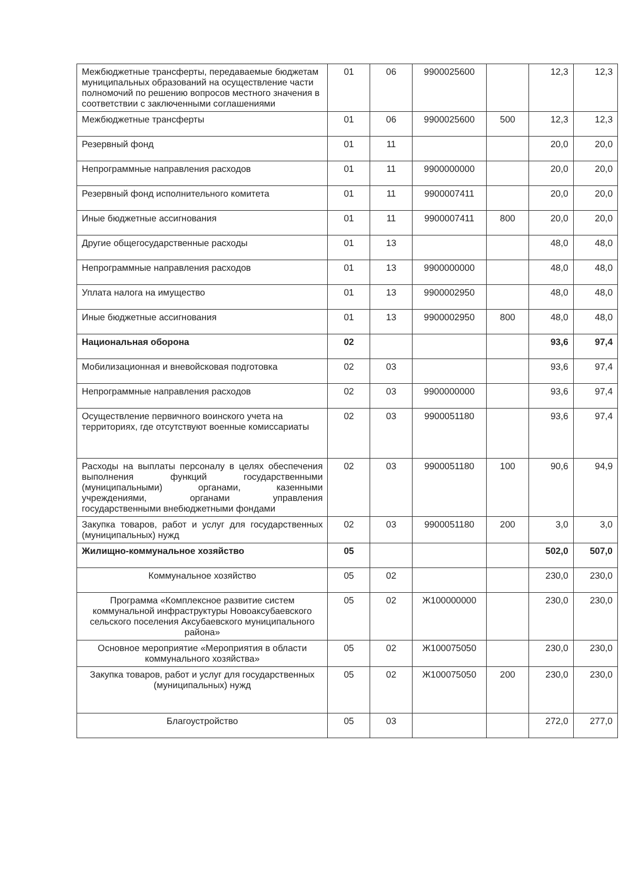| Межбюджетные трансферты, передаваемые бюджетам муниципальных образований на осуществление части полномочий по решению вопросов местного значения в соответствии с заключенными соглашениями | 01 | 06 | 9900025600 | | 12,3 | 12,3 |
| Межбюджетные трансферты | 01 | 06 | 9900025600 | 500 | 12,3 | 12,3 |
| Резервный фонд | 01 | 11 | | | 20,0 | 20,0 |
| Непрограммные направления расходов | 01 | 11 | 9900000000 | | 20,0 | 20,0 |
| Резервный фонд исполнительного комитета | 01 | 11 | 9900007411 | | 20,0 | 20,0 |
| Иные бюджетные ассигнования | 01 | 11 | 9900007411 | 800 | 20,0 | 20,0 |
| Другие общегосударственные расходы | 01 | 13 | | | 48,0 | 48,0 |
| Непрограммные направления расходов | 01 | 13 | 9900000000 | | 48,0 | 48,0 |
| Уплата налога на имущество | 01 | 13 | 9900002950 | | 48,0 | 48,0 |
| Иные бюджетные ассигнования | 01 | 13 | 9900002950 | 800 | 48,0 | 48,0 |
| Национальная оборона | 02 | | | | 93,6 | 97,4 |
| Мобилизационная и вневойсковая подготовка | 02 | 03 | | | 93,6 | 97,4 |
| Непрограммные направления расходов | 02 | 03 | 9900000000 | | 93,6 | 97,4 |
| Осуществление первичного воинского учета на территориях, где отсутствуют военные комиссариаты | 02 | 03 | 9900051180 | | 93,6 | 97,4 |
| Расходы на выплаты персоналу в целях обеспечения выполнения функций государственными (муниципальными) органами, казенными учреждениями, органами управления государственными внебюджетными фондами | 02 | 03 | 9900051180 | 100 | 90,6 | 94,9 |
| Закупка товаров, работ и услуг для государственных (муниципальных) нужд | 02 | 03 | 9900051180 | 200 | 3,0 | 3,0 |
| Жилищно-коммунальное хозяйство | 05 | | | | 502,0 | 507,0 |
| Коммунальное хозяйство | 05 | 02 | | | 230,0 | 230,0 |
| Программа «Комплексное развитие систем коммунальной инфраструктуры Новоаксубаевского сельского поселения Аксубаевского муниципального района» | 05 | 02 | Ж100000000 | | 230,0 | 230,0 |
| Основное мероприятие «Мероприятия в области коммунального хозяйства» | 05 | 02 | Ж100075050 | | 230,0 | 230,0 |
| Закупка товаров, работ и услуг для государственных (муниципальных) нужд | 05 | 02 | Ж100075050 | 200 | 230,0 | 230,0 |
| Благоустройство | 05 | 03 | | | 272,0 | 277,0 |